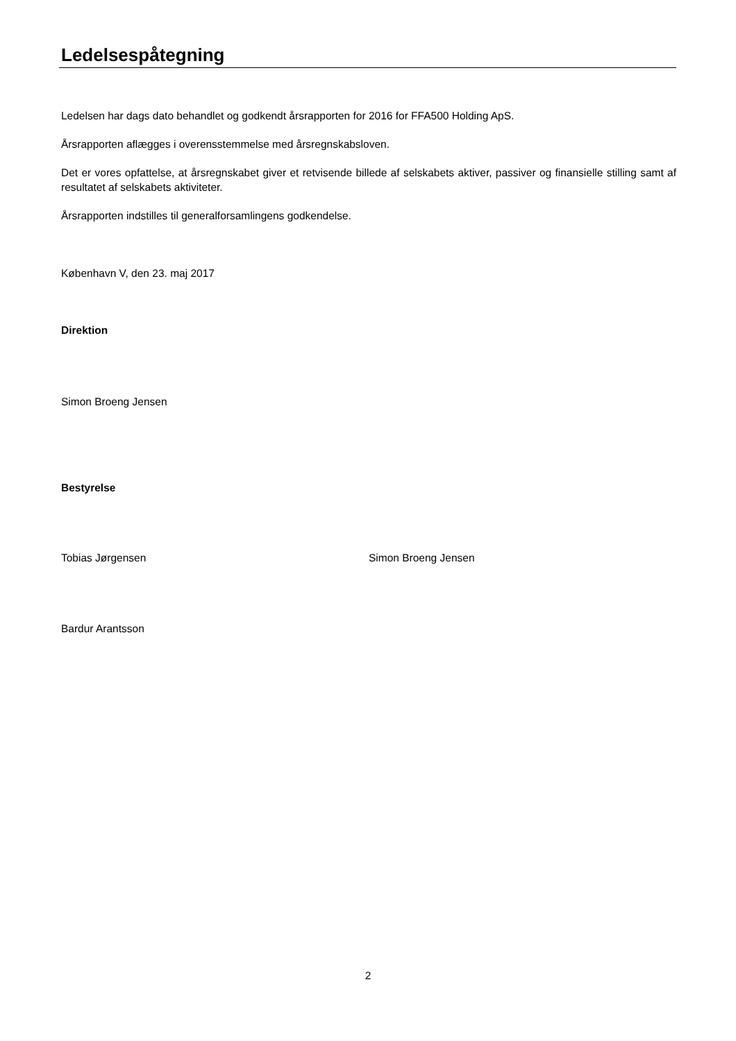Ledelsespåtegning
Ledelsen har dags dato behandlet og godkendt årsrapporten for 2016 for FFA500 Holding ApS.
Årsrapporten aflægges i overensstemmelse med årsregnskabsloven.
Det er vores opfattelse, at årsregnskabet giver et retvisende billede af selskabets aktiver, passiver og finansielle stilling samt af resultatet af selskabets aktiviteter.
Årsrapporten indstilles til generalforsamlingens godkendelse.
København V, den 23. maj 2017
Direktion
Simon Broeng Jensen
Bestyrelse
Tobias Jørgensen Simon Broeng Jensen
Bardur Arantsson
2